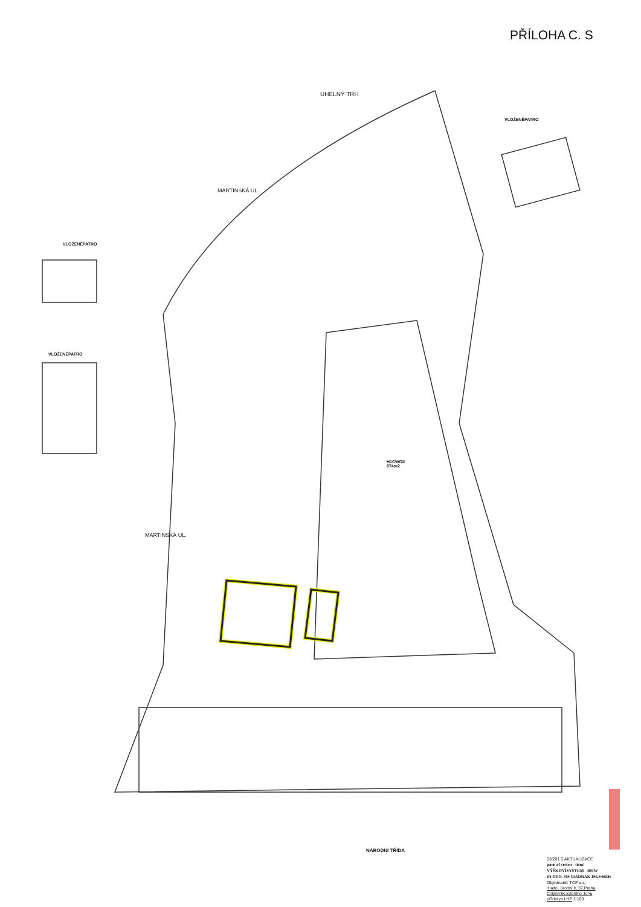PŘÍLOHA C. S
UHELNÝ TRH
VLOŽENÉPATRO
VLOŽENÉPATRO
VLOŽENÉPATRO
MARTINSKÁ UL.
MARTINSKÁ UL.
H1CWOíI
874m2
NÁRODNÍ TŘÍDA
03/201 5 AKTUALIZACE
pornwf srsten - tism!
VÝŠKOVÍSYSTEM - liSIW
iO.OTO-19S 5JADRAK IS6,S46Efr
Objednatel: TCP a.s.
'Haifo', úrodní lr, 37,Praha
ColjmrnlK:icjtoniho :lo>u
pOdorys I.HP 1:100